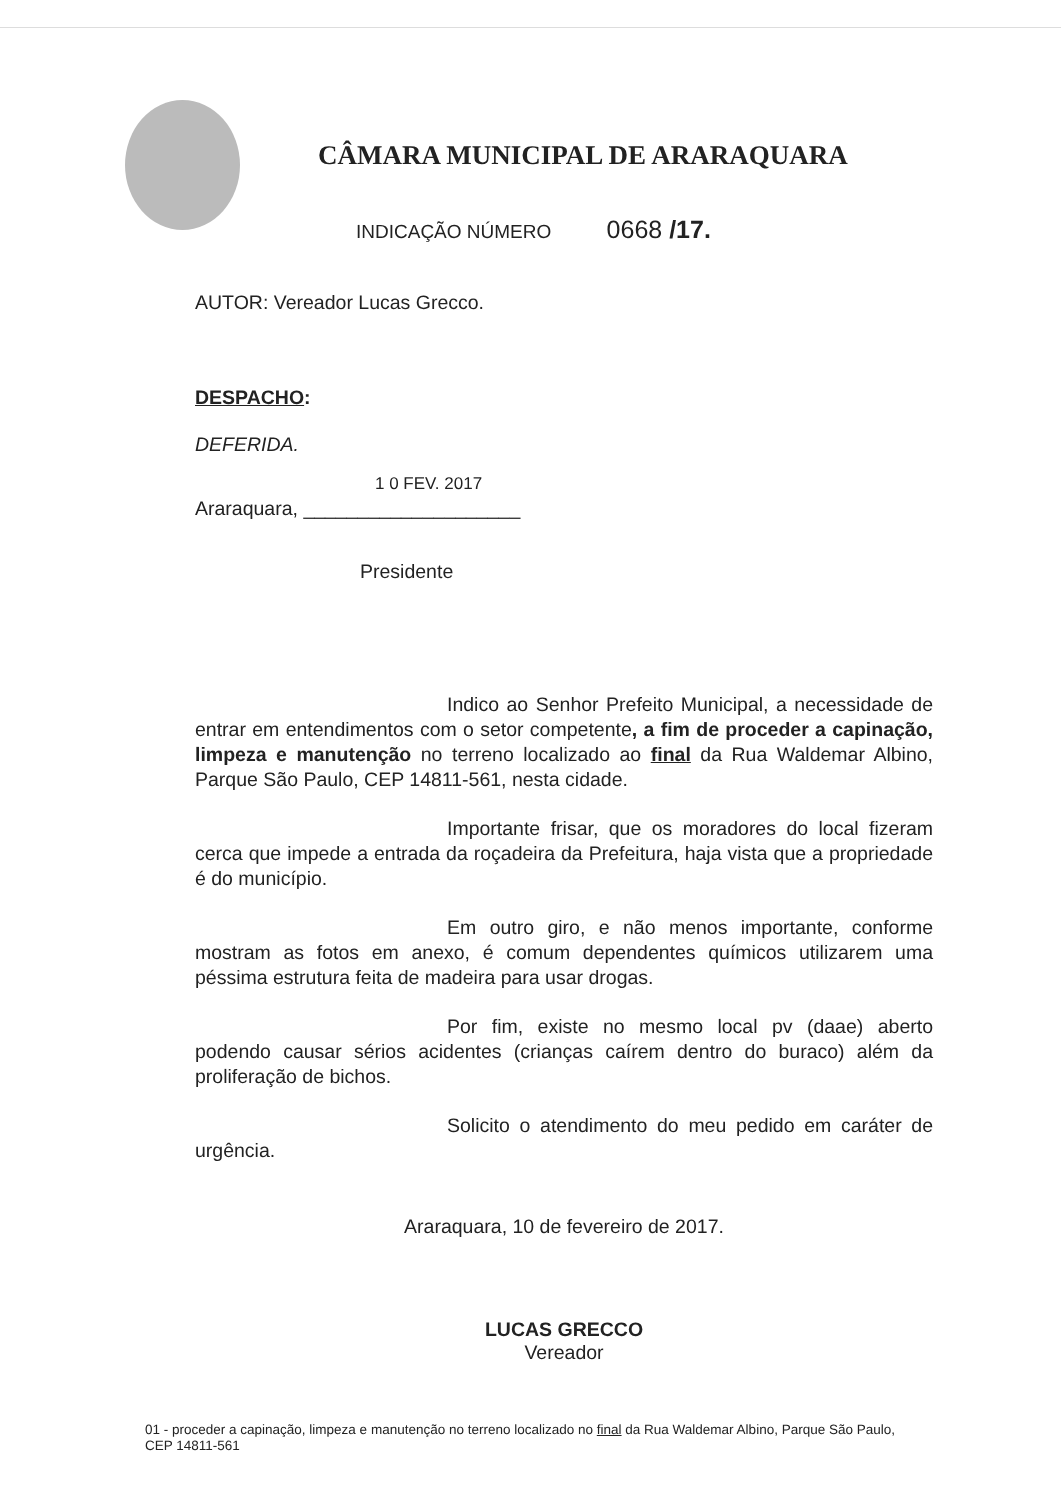CÂMARA MUNICIPAL DE ARARAQUARA
INDICAÇÃO NÚMERO 0668 /17.
AUTOR: Vereador Lucas Grecco.
DESPACHO:
DEFERIDA.
1 0 FEV. 2017
Araraquara, ____________________
Presidente
Indico ao Senhor Prefeito Municipal, a necessidade de entrar em entendimentos com o setor competente, a fim de proceder a capinação, limpeza e manutenção no terreno localizado ao final da Rua Waldemar Albino, Parque São Paulo, CEP 14811-561, nesta cidade.
Importante frisar, que os moradores do local fizeram cerca que impede a entrada da roçadeira da Prefeitura, haja vista que a propriedade é do município.
Em outro giro, e não menos importante, conforme mostram as fotos em anexo, é comum dependentes químicos utilizarem uma péssima estrutura feita de madeira para usar drogas.
Por fim, existe no mesmo local pv (daae) aberto podendo causar sérios acidentes (crianças caírem dentro do buraco) além da proliferação de bichos.
Solicito o atendimento do meu pedido em caráter de urgência.
Araraquara, 10 de fevereiro de 2017.
LUCAS GRECCO
Vereador
01 - proceder a capinação, limpeza e manutenção no terreno localizado no final da Rua Waldemar Albino, Parque São Paulo, CEP 14811-561